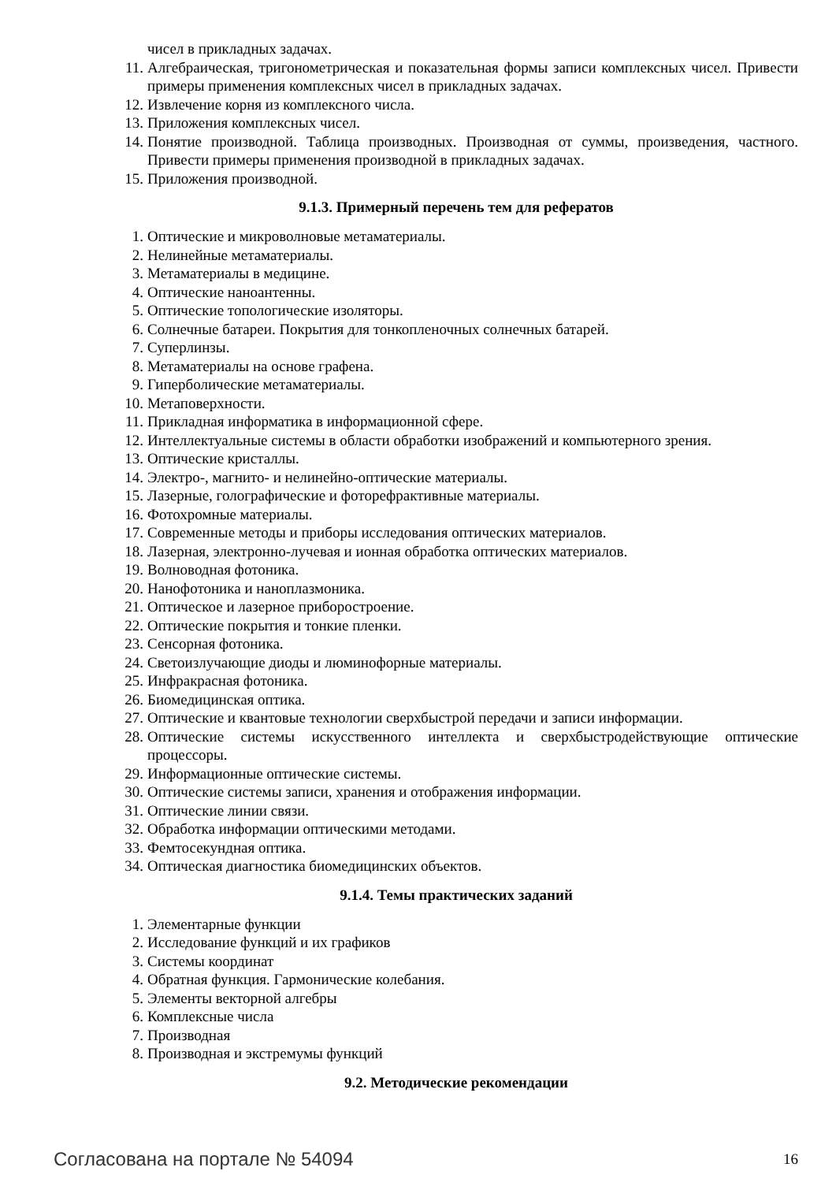чисел в прикладных задачах.
11. Алгебраическая, тригонометрическая и показательная формы записи комплексных чисел. Привести примеры применения комплексных чисел в прикладных задачах.
12. Извлечение корня из комплексного числа.
13. Приложения комплексных чисел.
14. Понятие производной. Таблица производных. Производная от суммы, произведения, частного. Привести примеры применения производной в прикладных задачах.
15. Приложения производной.
9.1.3. Примерный перечень тем для рефератов
1. Оптические и микроволновые метаматериалы.
2. Нелинейные метаматериалы.
3. Метаматериалы в медицине.
4. Оптические наноантенны.
5. Оптические топологические изоляторы.
6. Солнечные батареи. Покрытия для тонкопленочных солнечных батарей.
7. Суперлинзы.
8. Метаматериалы на основе графена.
9. Гиперболические метаматериалы.
10. Метаповерхности.
11. Прикладная информатика в информационной сфере.
12. Интеллектуальные системы в области обработки изображений и компьютерного зрения.
13. Оптические кристаллы.
14. Электро-, магнито- и нелинейно-оптические материалы.
15. Лазерные, голографические и фоторефрактивные материалы.
16. Фотохромные материалы.
17. Современные методы и приборы исследования оптических материалов.
18. Лазерная, электронно-лучевая и ионная обработка оптических материалов.
19. Волноводная фотоника.
20. Нанофотоника и наноплазмоника.
21. Оптическое и лазерное приборостроение.
22. Оптические покрытия и тонкие пленки.
23. Сенсорная фотоника.
24. Светоизлучающие диоды и люминофорные материалы.
25. Инфракрасная фотоника.
26. Биомедицинская оптика.
27. Оптические и квантовые технологии сверхбыстрой передачи и записи информации.
28. Оптические системы искусственного интеллекта и сверхбыстродействующие оптические процессоры.
29. Информационные оптические системы.
30. Оптические системы записи, хранения и отображения информации.
31. Оптические линии связи.
32. Обработка информации оптическими методами.
33. Фемтосекундная оптика.
34. Оптическая диагностика биомедицинских объектов.
9.1.4. Темы практических заданий
1. Элементарные функции
2. Исследование функций и их графиков
3. Системы координат
4. Обратная функция. Гармонические колебания.
5. Элементы векторной алгебры
6. Комплексные числа
7. Производная
8. Производная и экстремумы функций
9.2. Методические рекомендации
Согласована на портале № 54094
16